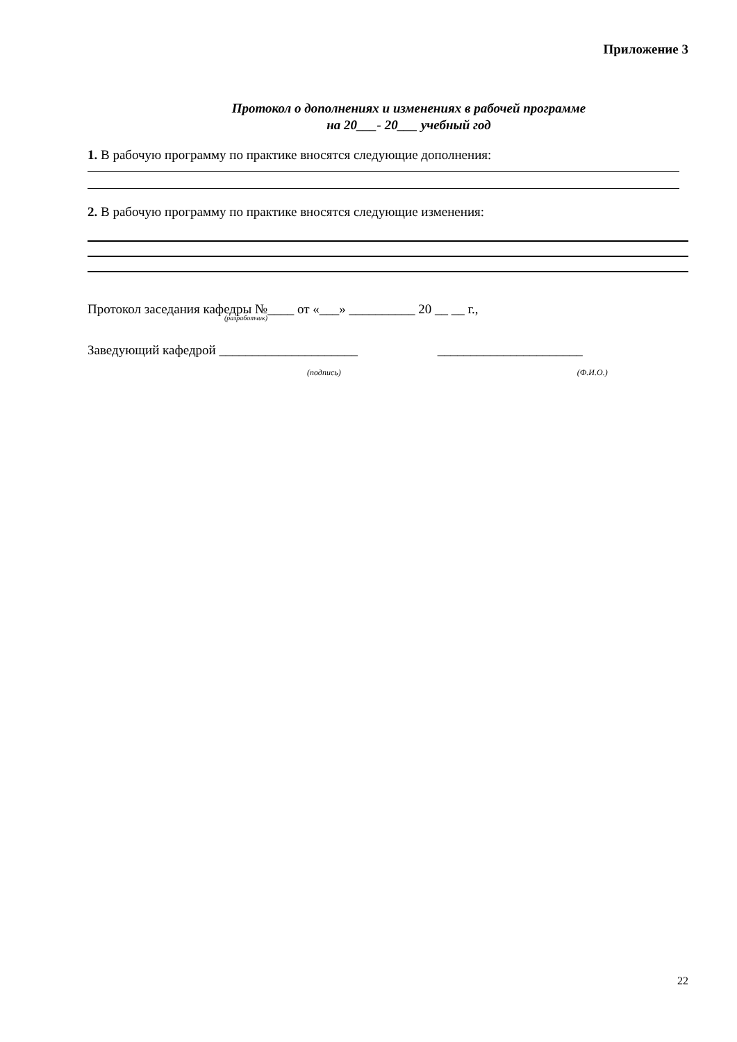Приложение 3
Протокол о дополнениях и изменениях в рабочей программе
на 20___- 20___ учебный год
1. В рабочую программу по практике вносятся следующие дополнения:
2. В рабочую программу по практике вносятся следующие изменения:
Протокол заседания кафедры №____ от «___» __________ 20 __ __ г.,
(разработчик)
Заведующий кафедрой _____________________ ______________________
(подпись) (Ф.И.О.)
22